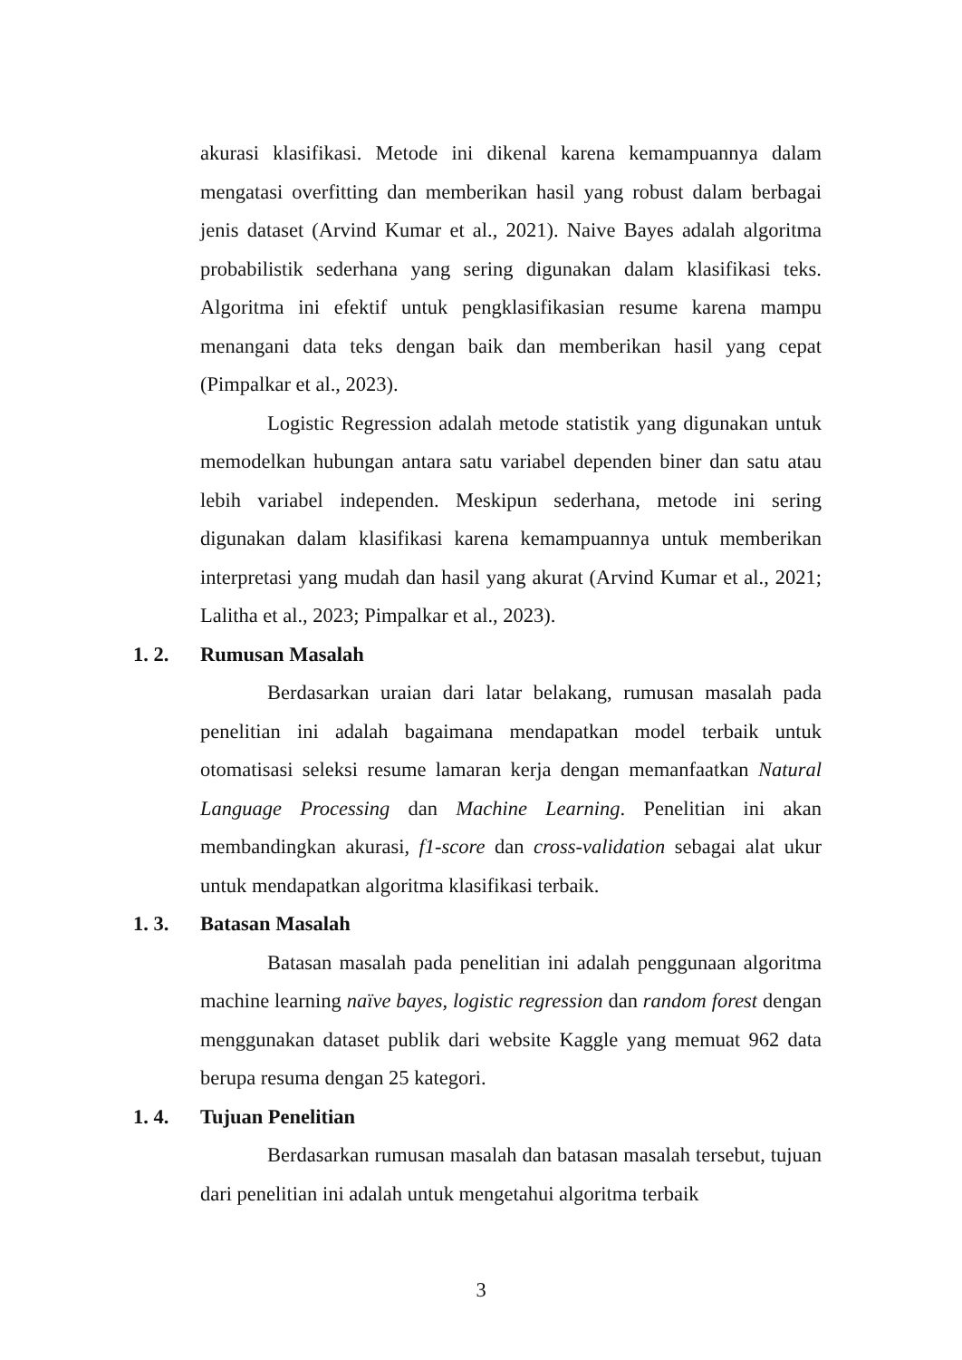akurasi klasifikasi. Metode ini dikenal karena kemampuannya dalam mengatasi overfitting dan memberikan hasil yang robust dalam berbagai jenis dataset (Arvind Kumar et al., 2021). Naive Bayes adalah algoritma probabilistik sederhana yang sering digunakan dalam klasifikasi teks. Algoritma ini efektif untuk pengklasifikasian resume karena mampu menangani data teks dengan baik dan memberikan hasil yang cepat (Pimpalkar et al., 2023).
Logistic Regression adalah metode statistik yang digunakan untuk memodelkan hubungan antara satu variabel dependen biner dan satu atau lebih variabel independen. Meskipun sederhana, metode ini sering digunakan dalam klasifikasi karena kemampuannya untuk memberikan interpretasi yang mudah dan hasil yang akurat (Arvind Kumar et al., 2021; Lalitha et al., 2023; Pimpalkar et al., 2023).
1. 2. Rumusan Masalah
Berdasarkan uraian dari latar belakang, rumusan masalah pada penelitian ini adalah bagaimana mendapatkan model terbaik untuk otomatisasi seleksi resume lamaran kerja dengan memanfaatkan Natural Language Processing dan Machine Learning. Penelitian ini akan membandingkan akurasi, f1-score dan cross-validation sebagai alat ukur untuk mendapatkan algoritma klasifikasi terbaik.
1. 3. Batasan Masalah
Batasan masalah pada penelitian ini adalah penggunaan algoritma machine learning naïve bayes, logistic regression dan random forest dengan menggunakan dataset publik dari website Kaggle yang memuat 962 data berupa resuma dengan 25 kategori.
1. 4. Tujuan Penelitian
Berdasarkan rumusan masalah dan batasan masalah tersebut, tujuan dari penelitian ini adalah untuk mengetahui algoritma terbaik
3